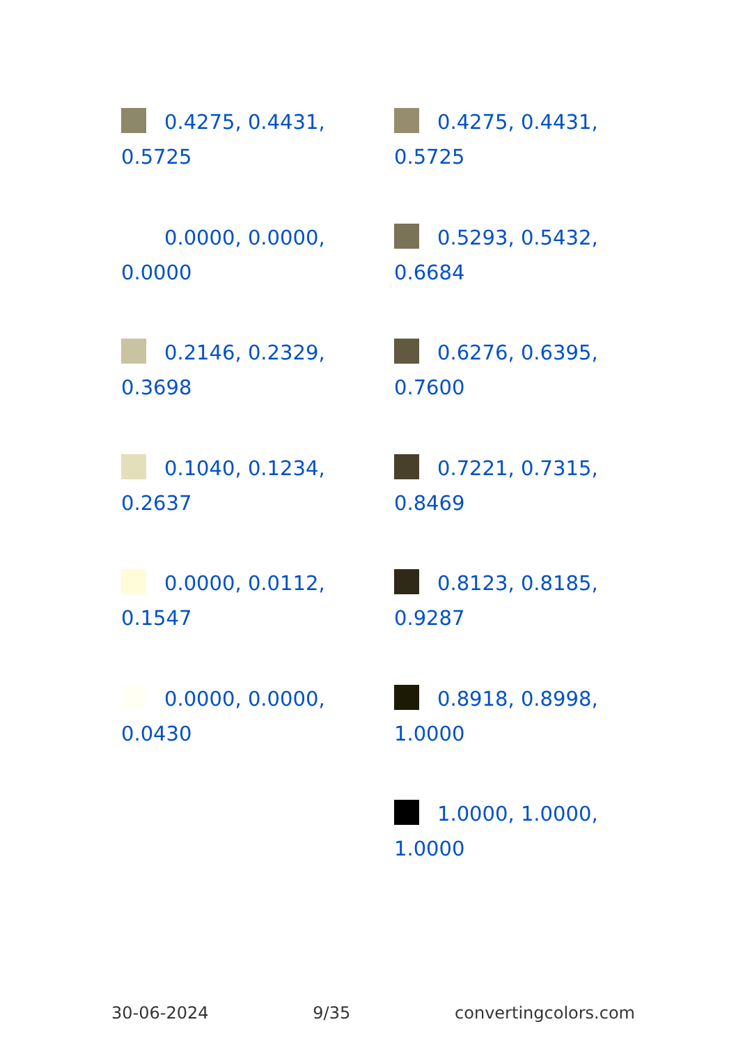0.4275, 0.4431, 0.5725
0.4275, 0.4431, 0.5725
0.0000, 0.0000, 0.0000
0.5293, 0.5432, 0.6684
0.2146, 0.2329, 0.3698
0.6276, 0.6395, 0.7600
0.1040, 0.1234, 0.2637
0.7221, 0.7315, 0.8469
0.0000, 0.0112, 0.1547
0.8123, 0.8185, 0.9287
0.0000, 0.0000, 0.0430
0.8918, 0.8998, 1.0000
1.0000, 1.0000, 1.0000
30-06-2024 9/35 convertingcolors.com